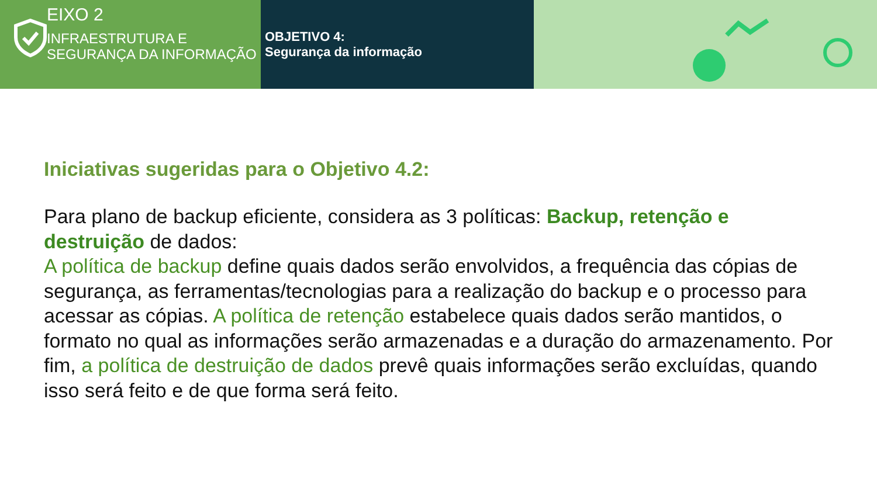EIXO 2
INFRAESTRUTURA E SEGURANÇA DA INFORMAÇÃO
OBJETIVO 4:
Segurança da informação
Iniciativas sugeridas para o Objetivo 4.2:
Para plano de backup eficiente, considera as 3 políticas: Backup, retenção e destruição de dados:
A política de backup define quais dados serão envolvidos, a frequência das cópias de segurança, as ferramentas/tecnologias para a realização do backup e o processo para acessar as cópias. A política de retenção estabelece quais dados serão mantidos, o formato no qual as informações serão armazenadas e a duração do armazenamento. Por fim, a política de destruição de dados prevê quais informações serão excluídas, quando isso será feito e de que forma será feito.